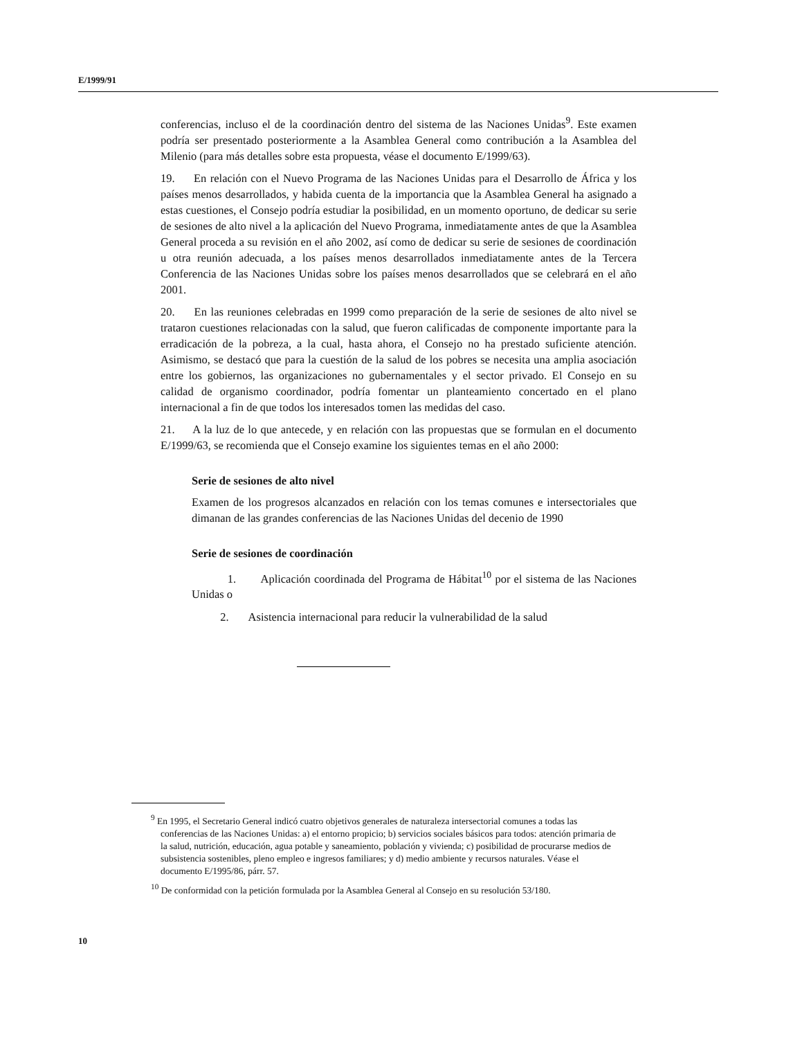E/1999/91
conferencias, incluso el de la coordinación dentro del sistema de las Naciones Unidas<sup>9</sup>. Este examen podría ser presentado posteriormente a la Asamblea General como contribución a la Asamblea del Milenio (para más detalles sobre esta propuesta, véase el documento E/1999/63).
19. En relación con el Nuevo Programa de las Naciones Unidas para el Desarrollo de África y los países menos desarrollados, y habida cuenta de la importancia que la Asamblea General ha asignado a estas cuestiones, el Consejo podría estudiar la posibilidad, en un momento oportuno, de dedicar su serie de sesiones de alto nivel a la aplicación del Nuevo Programa, inmediatamente antes de que la Asamblea General proceda a su revisión en el año 2002, así como de dedicar su serie de sesiones de coordinación u otra reunión adecuada, a los países menos desarrollados inmediatamente antes de la Tercera Conferencia de las Naciones Unidas sobre los países menos desarrollados que se celebrará en el año 2001.
20. En las reuniones celebradas en 1999 como preparación de la serie de sesiones de alto nivel se trataron cuestiones relacionadas con la salud, que fueron calificadas de componente importante para la erradicación de la pobreza, a la cual, hasta ahora, el Consejo no ha prestado suficiente atención. Asimismo, se destacó que para la cuestión de la salud de los pobres se necesita una amplia asociación entre los gobiernos, las organizaciones no gubernamentales y el sector privado. El Consejo en su calidad de organismo coordinador, podría fomentar un planteamiento concertado en el plano internacional a fin de que todos los interesados tomen las medidas del caso.
21. A la luz de lo que antecede, y en relación con las propuestas que se formulan en el documento E/1999/63, se recomienda que el Consejo examine los siguientes temas en el año 2000:
Serie de sesiones de alto nivel
Examen de los progresos alcanzados en relación con los temas comunes e intersectoriales que dimanan de las grandes conferencias de las Naciones Unidas del decenio de 1990
Serie de sesiones de coordinación
1. Aplicación coordinada del Programa de Hábitat<sup>10</sup> por el sistema de las Naciones Unidas o
2. Asistencia internacional para reducir la vulnerabilidad de la salud
<sup>9</sup> En 1995, el Secretario General indicó cuatro objetivos generales de naturaleza intersectorial comunes a todas las conferencias de las Naciones Unidas: a) el entorno propicio; b) servicios sociales básicos para todos: atención primaria de la salud, nutrición, educación, agua potable y saneamiento, población y vivienda; c) posibilidad de procurarse medios de subsistencia sostenibles, pleno empleo e ingresos familiares; y d) medio ambiente y recursos naturales. Véase el documento E/1995/86, párr. 57.
<sup>10</sup> De conformidad con la petición formulada por la Asamblea General al Consejo en su resolución 53/180.
10